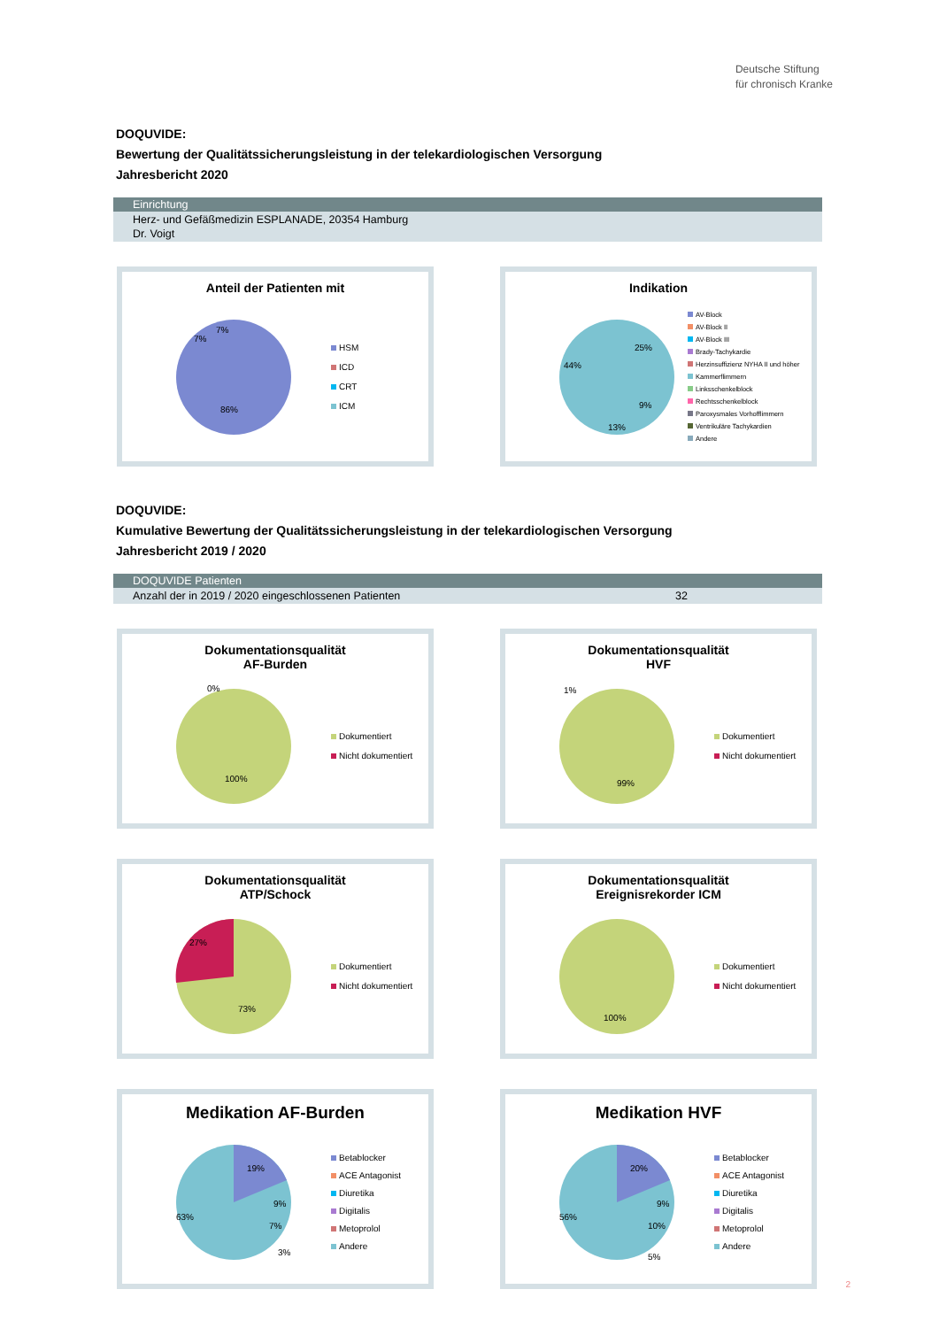Deutsche Stiftung
für chronisch Kranke
DOQUVIDE:
Bewertung der Qualitätssicherungsleistung in der telekardiologischen Versorgung
Jahresbericht 2020
Einrichtung
Herz- und Gefäßmedizin ESPLANADE, 20354 Hamburg
Dr. Voigt
Anteil der Patienten mit
86%
7%
7%
HSM
ICD
CRT
ICM
Indikation
44%
25%
13%
9%
AV-Block
AV-Block II
AV-Block III
Brady-Tachykardie
Herzinsuffizienz NYHA II und höher
Kammerflimmern
Linksschenkelblock
Rechtsschenkelblock
Paroxysmales Vorhofflimmern
Ventrikuläre Tachykardien
Andere
DOQUVIDE:
Kumulative Bewertung der Qualitätssicherungsleistung in der telekardiologischen Versorgung
Jahresbericht 2019 / 2020
DOQUVIDE Patienten
Anzahl der in 2019 / 2020 eingeschlossenen Patienten 32
Dokumentationsqualität
AF-Burden
100%
0%
Dokumentiert
Nicht dokumentiert
Dokumentationsqualität
HVF
99%
1%
Dokumentiert
Nicht dokumentiert
Dokumentationsqualität
ATP/Schock
27%
73%
Dokumentiert
Nicht dokumentiert
Dokumentationsqualität
Ereignisrekorder ICM
100%
Dokumentiert
Nicht dokumentiert
Medikation AF-Burden
19%
9%
7%
3%
63%
Betablocker
ACE Antagonist
Diuretika
Digitalis
Metoprolol
Andere
Medikation HVF
20%
9%
10%
5%
56%
Betablocker
ACE Antagonist
Diuretika
Digitalis
Metoprolol
Andere
2